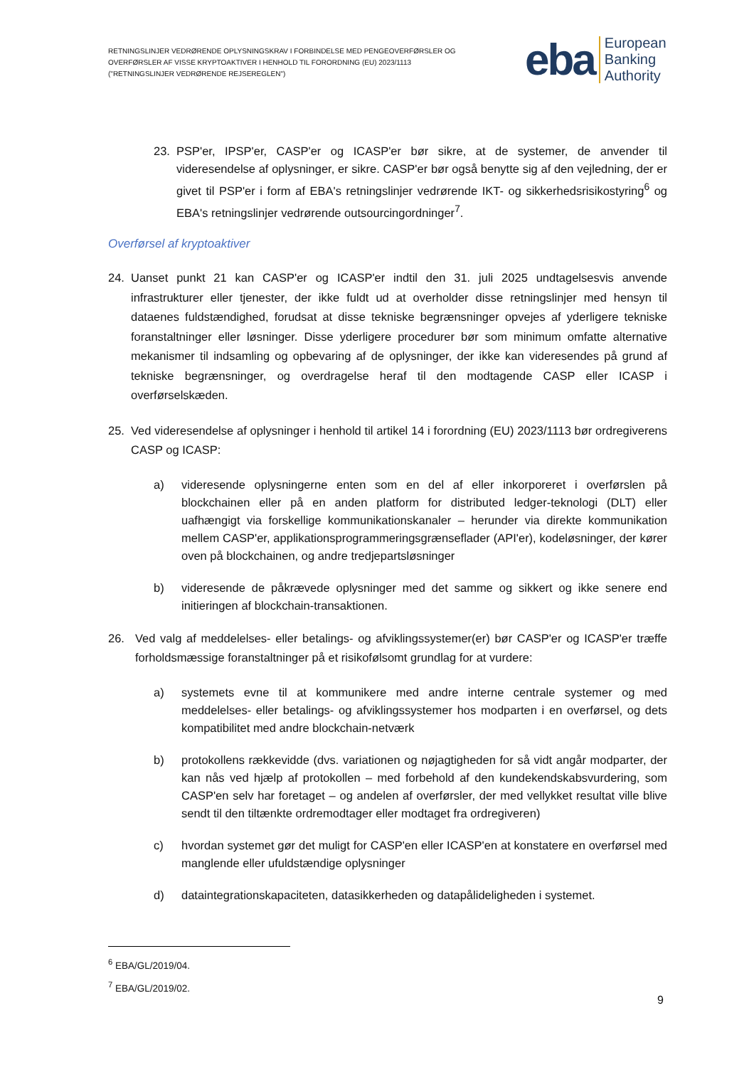RETNINGSLINJER VEDRØRENDE OPLYSNINGSKRAV I FORBINDELSE MED PENGEOVERFØRSLER OG OVERFØRSLER AF VISSE KRYPTOAKTIVER I HENHOLD TIL FORORDNING (EU) 2023/1113 ("RETNINGSLINJER VEDRØRENDE REJSEREGLEN")
eba European
Banking
Authority
23. PSP'er, IPSP'er, CASP'er og ICASP'er bør sikre, at de systemer, de anvender til videresendelse af oplysninger, er sikre. CASP'er bør også benytte sig af den vejledning, der er givet til PSP'er i form af EBA's retningslinjer vedrørende IKT- og sikkerhedsrisikostyring<sup>6</sup> og EBA's retningslinjer vedrørende outsourcingordninger<sup>7</sup>.
Overførsel af kryptoaktiver
24. Uanset punkt 21 kan CASP'er og ICASP'er indtil den 31. juli 2025 undtagelsesvis anvende infrastrukturer eller tjenester, der ikke fuldt ud at overholder disse retningslinjer med hensyn til dataenes fuldstændighed, forudsat at disse tekniske begrænsninger opvejes af yderligere tekniske foranstaltninger eller løsninger. Disse yderligere procedurer bør som minimum omfatte alternative mekanismer til indsamling og opbevaring af de oplysninger, der ikke kan videresendes på grund af tekniske begrænsninger, og overdragelse heraf til den modtagende CASP eller ICASP i overførselskæden.
25. Ved videresendelse af oplysninger i henhold til artikel 14 i forordning (EU) 2023/1113 bør ordregiverens CASP og ICASP:
a) videresende oplysningerne enten som en del af eller inkorporeret i overførslen på blockchainen eller på en anden platform for distributed ledger-teknologi (DLT) eller uafhængigt via forskellige kommunikationskanaler – herunder via direkte kommunikation mellem CASP'er, applikationsprogrammeringsgrænseflader (API'er), kodeløsninger, der kører oven på blockchainen, og andre tredjepartsløsninger
b) videresende de påkrævede oplysninger med det samme og sikkert og ikke senere end initieringen af blockchain-transaktionen.
26. Ved valg af meddelelses- eller betalings- og afviklingssystemer(er) bør CASP'er og ICASP'er træffe forholdsmæssige foranstaltninger på et risikofølsomt grundlag for at vurdere:
a) systemets evne til at kommunikere med andre interne centrale systemer og med meddelelses- eller betalings- og afviklingssystemer hos modparten i en overførsel, og dets kompatibilitet med andre blockchain-netværk
b) protokollens rækkevidde (dvs. variationen og nøjagtigheden for så vidt angår modparter, der kan nås ved hjælp af protokollen – med forbehold af den kundekendskabsvurdering, som CASP'en selv har foretaget – og andelen af overførsler, der med vellykket resultat ville blive sendt til den tiltænkte ordremodtager eller modtaget fra ordregiveren)
c) hvordan systemet gør det muligt for CASP'en eller ICASP'en at konstatere en overførsel med manglende eller ufuldstændige oplysninger
d) dataintegrationskapaciteten, datasikkerheden og datapålideligheden i systemet.
<sup>6</sup> EBA/GL/2019/04.
<sup>7</sup> EBA/GL/2019/02.
9